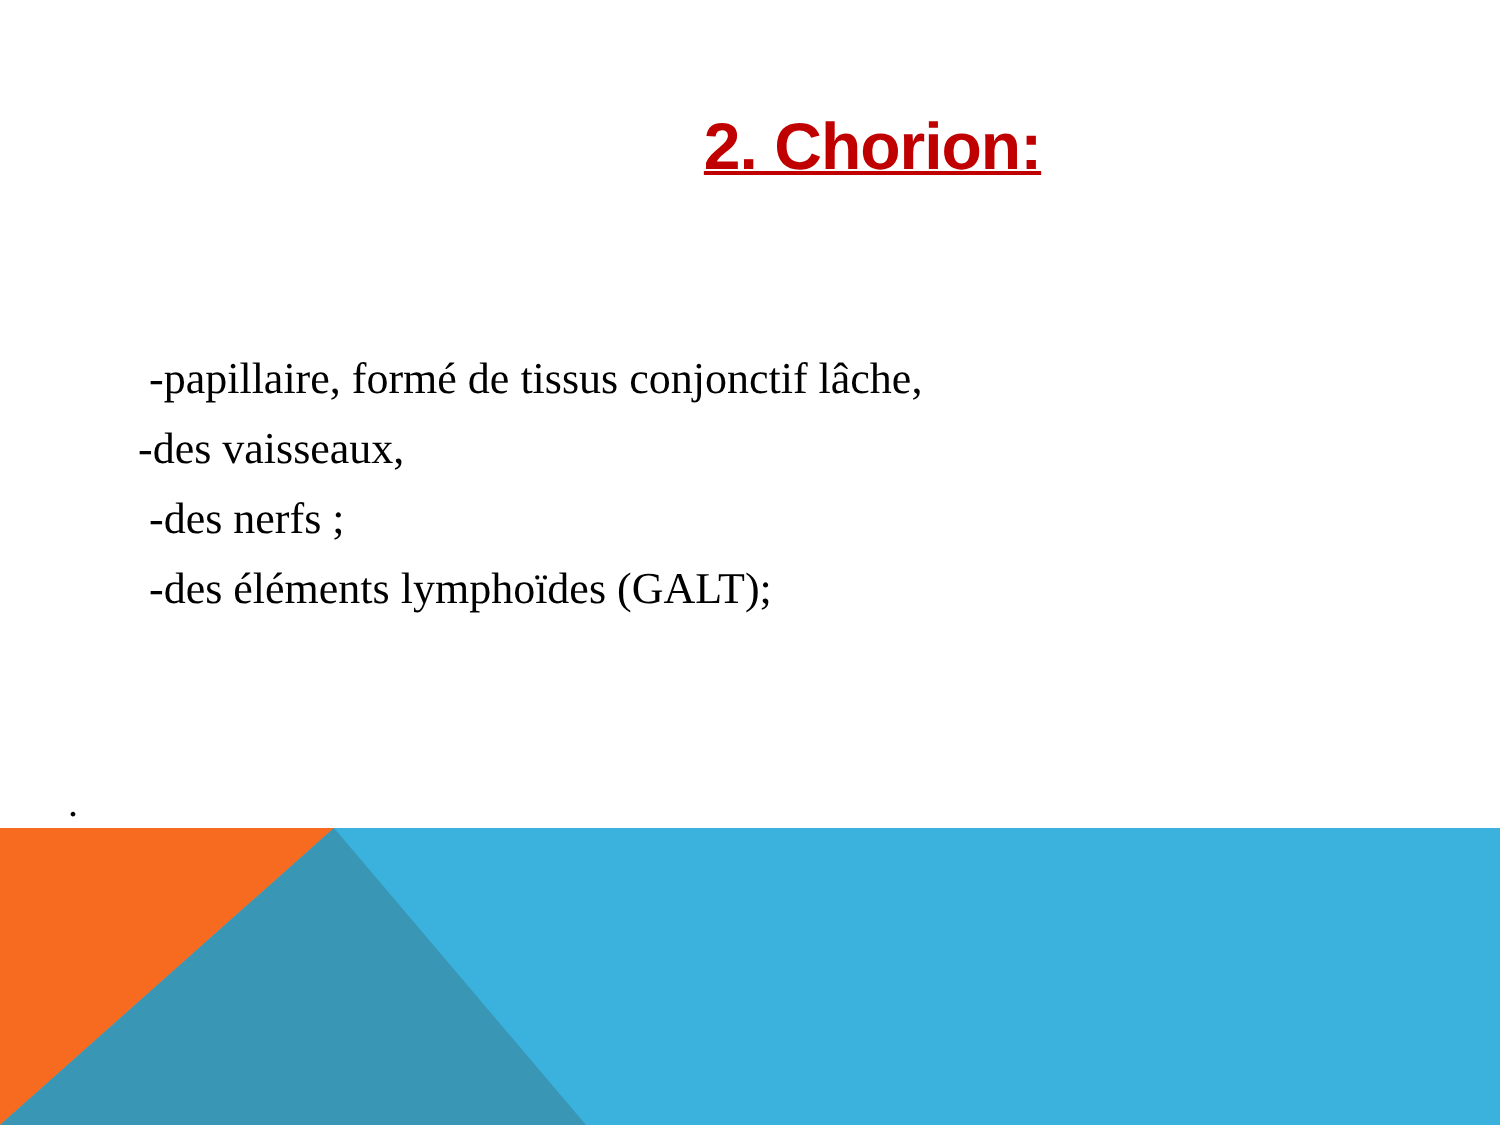2. Chorion:
-papillaire, formé de tissus conjonctif lâche,
-des vaisseaux,
-des nerfs ;
-des éléments lymphoïdes (GALT);
.